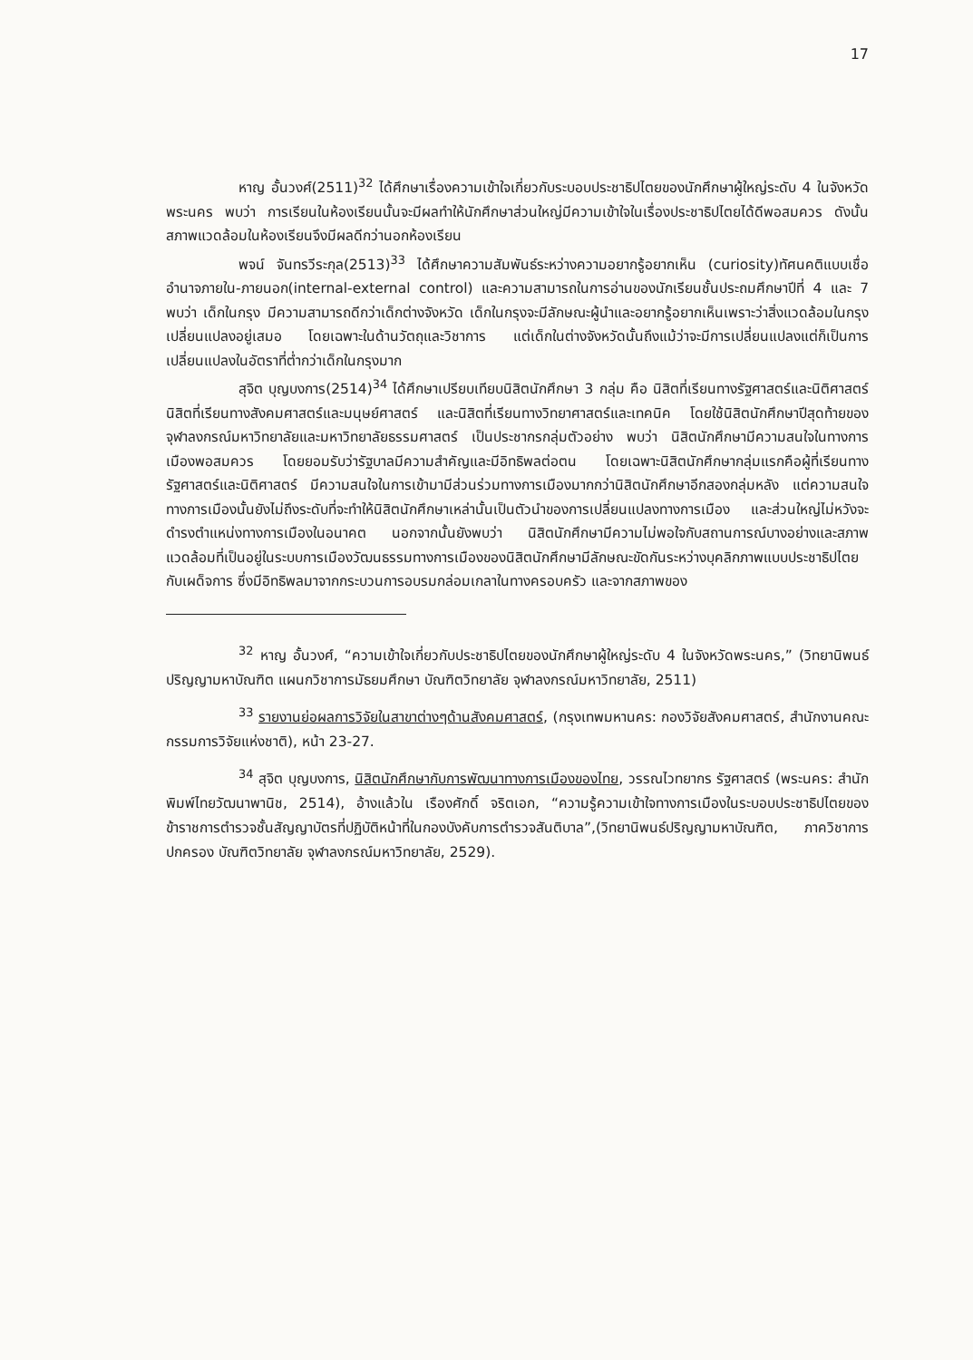17
หาญ อั้นวงศ์(2511)<sup>32</sup> ได้ศึกษาเรื่องความเข้าใจเกี่ยวกับระบอบประชาธิปไตยของนักศึกษาผู้ใหญ่ระดับ 4 ในจังหวัดพระนคร พบว่า การเรียนในห้องเรียนนั้นจะมีผลทำให้นักศึกษาส่วนใหญ่มีความเข้าใจในเรื่องประชาธิปไตยได้ดีพอสมควร ดังนั้นสภาพแวดล้อมในห้องเรียนจึงมีผลดีกว่านอกห้องเรียน
พจน์ จันทรวีระกุล(2513)<sup>33</sup> ได้ศึกษาความสัมพันธ์ระหว่างความอยากรู้อยากเห็น (curiosity)ทัศนคติแบบเชื่ออำนาจภายใน-ภายนอก(internal-external control) และความสามารถในการอ่านของนักเรียนชั้นประถมศึกษาปีที่ 4 และ 7 พบว่า เด็กในกรุง มีความสามารถดีกว่าเด็กต่างจังหวัด เด็กในกรุงจะมีลักษณะผู้นำและอยากรู้อยากเห็นเพราะว่าสิ่งแวดล้อมในกรุงเปลี่ยนแปลงอยู่เสมอ โดยเฉพาะในด้านวัตถุและวิชาการ แต่เด็กในต่างจังหวัดนั้นถึงแม้ว่าจะมีการเปลี่ยนแปลงแต่ก็เป็นการเปลี่ยนแปลงในอัตราที่ต่ำกว่าเด็กในกรุงมาก
สุจิต บุญบงการ(2514)<sup>34</sup> ได้ศึกษาเปรียบเทียบนิสิตนักศึกษา 3 กลุ่ม คือ นิสิตที่เรียนทางรัฐศาสตร์และนิติศาสตร์ นิสิตที่เรียนทางสังคมศาสตร์และมนุษย์ศาสตร์ และนิสิตที่เรียนทางวิทยาศาสตร์และเทคนิค โดยใช้นิสิตนักศึกษาปีสุดท้ายของจุฬาลงกรณ์มหาวิทยาลัยและมหาวิทยาลัยธรรมศาสตร์ เป็นประชากรกลุ่มตัวอย่าง พบว่า นิสิตนักศึกษามีความสนใจในทางการเมืองพอสมควร โดยยอมรับว่ารัฐบาลมีความสำคัญและมีอิทธิพลต่อตน โดยเฉพาะนิสิตนักศึกษากลุ่มแรกคือผู้ที่เรียนทางรัฐศาสตร์และนิติศาสตร์ มีความสนใจในการเข้ามามีส่วนร่วมทางการเมืองมากกว่านิสิตนักศึกษาอีกสองกลุ่มหลัง แต่ความสนใจทางการเมืองนั้นยังไม่ถึงระดับที่จะทำให้นิสิตนักศึกษาเหล่านั้นเป็นตัวนำของการเปลี่ยนแปลงทางการเมือง และส่วนใหญ่ไม่หวังจะดำรงตำแหน่งทางการเมืองในอนาคต นอกจากนั้นยังพบว่า นิสิตนักศึกษามีความไม่พอใจกับสถานการณ์บางอย่างและสภาพแวดล้อมที่เป็นอยู่ในระบบการเมืองวัฒนธรรมทางการเมืองของนิสิตนักศึกษามีลักษณะขัดกันระหว่างบุคลิกภาพแบบประชาธิปไตยกับเผด็จการ ซึ่งมีอิทธิพลมาจากกระบวนการอบรมกล่อมเกลาในทางครอบครัว และจากสภาพของ
<sup>32</sup> หาญ อั้นวงศ์, “ความเข้าใจเกี่ยวกับประชาธิปไตยของนักศึกษาผู้ใหญ่ระดับ 4 ในจังหวัดพระนคร,” (วิทยานิพนธ์ปริญญามหาบัณฑิต แผนกวิชาการมัธยมศึกษา บัณฑิตวิทยาลัย จุฬาลงกรณ์มหาวิทยาลัย, 2511)
<sup>33</sup> รายงานย่อผลการวิจัยในสาขาต่างๆด้านสังคมศาสตร์, (กรุงเทพมหานคร: กองวิจัยสังคมศาสตร์, สำนักงานคณะกรรมการวิจัยแห่งชาติ), หน้า 23-27.
<sup>34</sup> สุจิต บุญบงการ, นิสิตนักศึกษากับการพัฒนาทางการเมืองของไทย, วรรณไวทยากร รัฐศาสตร์ (พระนคร: สำนักพิมพ์ไทยวัฒนาพานิช, 2514), อ้างแล้วใน เรืองศักดิ์ จริตเอก, “ความรู้ความเข้าใจทางการเมืองในระบอบประชาธิปไตยของข้าราชการตำรวจชั้นสัญญาบัตรที่ปฏิบัติหน้าที่ในกองบังคับการตำรวจสันติบาล”,(วิทยานิพนธ์ปริญญามหาบัณฑิต, ภาควิชาการปกครอง บัณฑิตวิทยาลัย จุฬาลงกรณ์มหาวิทยาลัย, 2529).